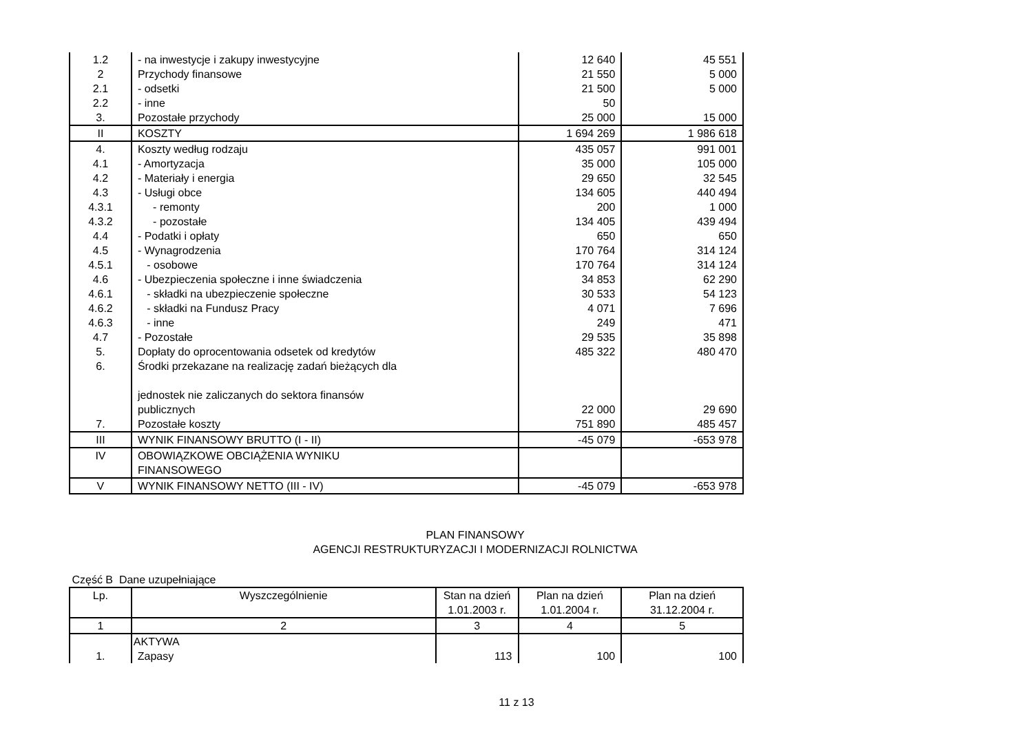| 1.2 | - na inwestycje i zakupy inwestycyjne | 12 640 | 45 551 |
| 2 | Przychody finansowe | 21 550 | 5 000 |
| 2.1 | - odsetki | 21 500 | 5 000 |
| 2.2 | - inne | 50 | |
| 3. | Pozostałe przychody | 25 000 | 15 000 |
| II | KOSZTY | 1 694 269 | 1 986 618 |
| 4. | Koszty według rodzaju | 435 057 | 991 001 |
| 4.1 | - Amortyzacja | 35 000 | 105 000 |
| 4.2 | - Materiały i energia | 29 650 | 32 545 |
| 4.3 | - Usługi obce | 134 605 | 440 494 |
| 4.3.1 | - remonty | 200 | 1 000 |
| 4.3.2 | - pozostałe | 134 405 | 439 494 |
| 4.4 | - Podatki i opłaty | 650 | 650 |
| 4.5 | - Wynagrodzenia | 170 764 | 314 124 |
| 4.5.1 | - osobowe | 170 764 | 314 124 |
| 4.6 | - Ubezpieczenia społeczne i inne świadczenia | 34 853 | 62 290 |
| 4.6.1 | - składki na ubezpieczenie społeczne | 30 533 | 54 123 |
| 4.6.2 | - składki na Fundusz Pracy | 4 071 | 7 696 |
| 4.6.3 | - inne | 249 | 471 |
| 4.7 | - Pozostałe | 29 535 | 35 898 |
| 5. | Dopłaty do oprocentowania odsetek od kredytów | 485 322 | 480 470 |
| 6. | Środki przekazane na realizację zadań bieżących dla jednostek nie zaliczanych do sektora finansów publicznych | 22 000 | 29 690 |
| 7. | Pozostałe koszty | 751 890 | 485 457 |
| III | WYNIK FINANSOWY BRUTTO (I - II) | -45 079 | -653 978 |
| IV | OBOWIĄZKOWE OBCIĄŻENIA WYNIKU FINANSOWEGO | | |
| V | WYNIK FINANSOWY NETTO (III - IV) | -45 079 | -653 978 |
PLAN FINANSOWY
AGENCJI RESTRUKTURYZACJI I MODERNIZACJI ROLNICTWA
Część B Dane uzupełniające
| Lp. | Wyszczególnienie | Stan na dzień 1.01.2003 r. | Plan na dzień 1.01.2004 r. | Plan na dzień 31.12.2004 r. |
| --- | --- | --- | --- | --- |
| 1 | 2 | 3 | 4 | 5 |
| | AKTYWA | | | |
| 1. | Zapasy | 113 | 100 | 100 |
11 z 13